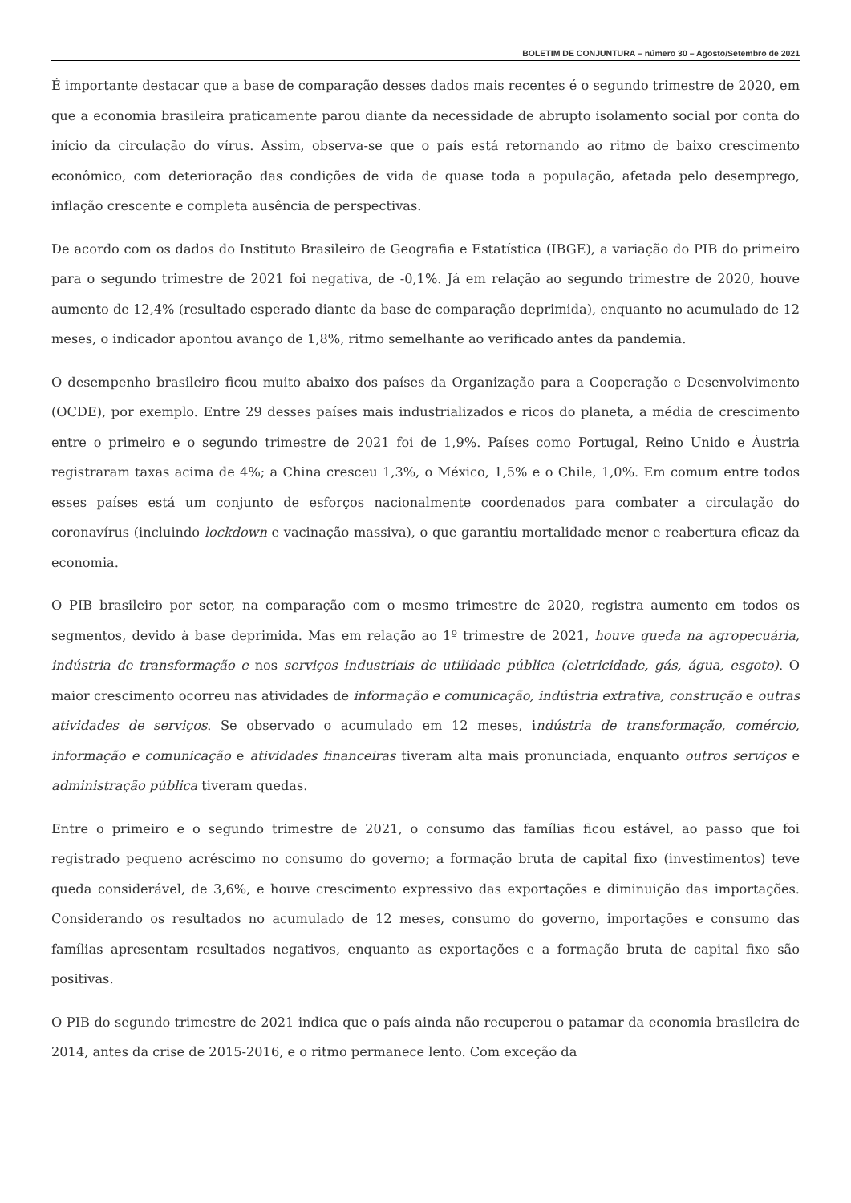BOLETIM DE CONJUNTURA – número 30 – Agosto/Setembro de 2021
É importante destacar que a base de comparação desses dados mais recentes é o segundo trimestre de 2020, em que a economia brasileira praticamente parou diante da necessidade de abrupto isolamento social por conta do início da circulação do vírus. Assim, observa-se que o país está retornando ao ritmo de baixo crescimento econômico, com deterioração das condições de vida de quase toda a população, afetada pelo desemprego, inflação crescente e completa ausência de perspectivas.
De acordo com os dados do Instituto Brasileiro de Geografia e Estatística (IBGE), a variação do PIB do primeiro para o segundo trimestre de 2021 foi negativa, de -0,1%. Já em relação ao segundo trimestre de 2020, houve aumento de 12,4% (resultado esperado diante da base de comparação deprimida), enquanto no acumulado de 12 meses, o indicador apontou avanço de 1,8%, ritmo semelhante ao verificado antes da pandemia.
O desempenho brasileiro ficou muito abaixo dos países da Organização para a Cooperação e Desenvolvimento (OCDE), por exemplo. Entre 29 desses países mais industrializados e ricos do planeta, a média de crescimento entre o primeiro e o segundo trimestre de 2021 foi de 1,9%. Países como Portugal, Reino Unido e Áustria registraram taxas acima de 4%; a China cresceu 1,3%, o México, 1,5% e o Chile, 1,0%. Em comum entre todos esses países está um conjunto de esforços nacionalmente coordenados para combater a circulação do coronavírus (incluindo lockdown e vacinação massiva), o que garantiu mortalidade menor e reabertura eficaz da economia.
O PIB brasileiro por setor, na comparação com o mesmo trimestre de 2020, registra aumento em todos os segmentos, devido à base deprimida. Mas em relação ao 1º trimestre de 2021, houve queda na agropecuária, indústria de transformação e nos serviços industriais de utilidade pública (eletricidade, gás, água, esgoto). O maior crescimento ocorreu nas atividades de informação e comunicação, indústria extrativa, construção e outras atividades de serviços. Se observado o acumulado em 12 meses, indústria de transformação, comércio, informação e comunicação e atividades financeiras tiveram alta mais pronunciada, enquanto outros serviços e administração pública tiveram quedas.
Entre o primeiro e o segundo trimestre de 2021, o consumo das famílias ficou estável, ao passo que foi registrado pequeno acréscimo no consumo do governo; a formação bruta de capital fixo (investimentos) teve queda considerável, de 3,6%, e houve crescimento expressivo das exportações e diminuição das importações. Considerando os resultados no acumulado de 12 meses, consumo do governo, importações e consumo das famílias apresentam resultados negativos, enquanto as exportações e a formação bruta de capital fixo são positivas.
O PIB do segundo trimestre de 2021 indica que o país ainda não recuperou o patamar da economia brasileira de 2014, antes da crise de 2015-2016, e o ritmo permanece lento. Com exceção da